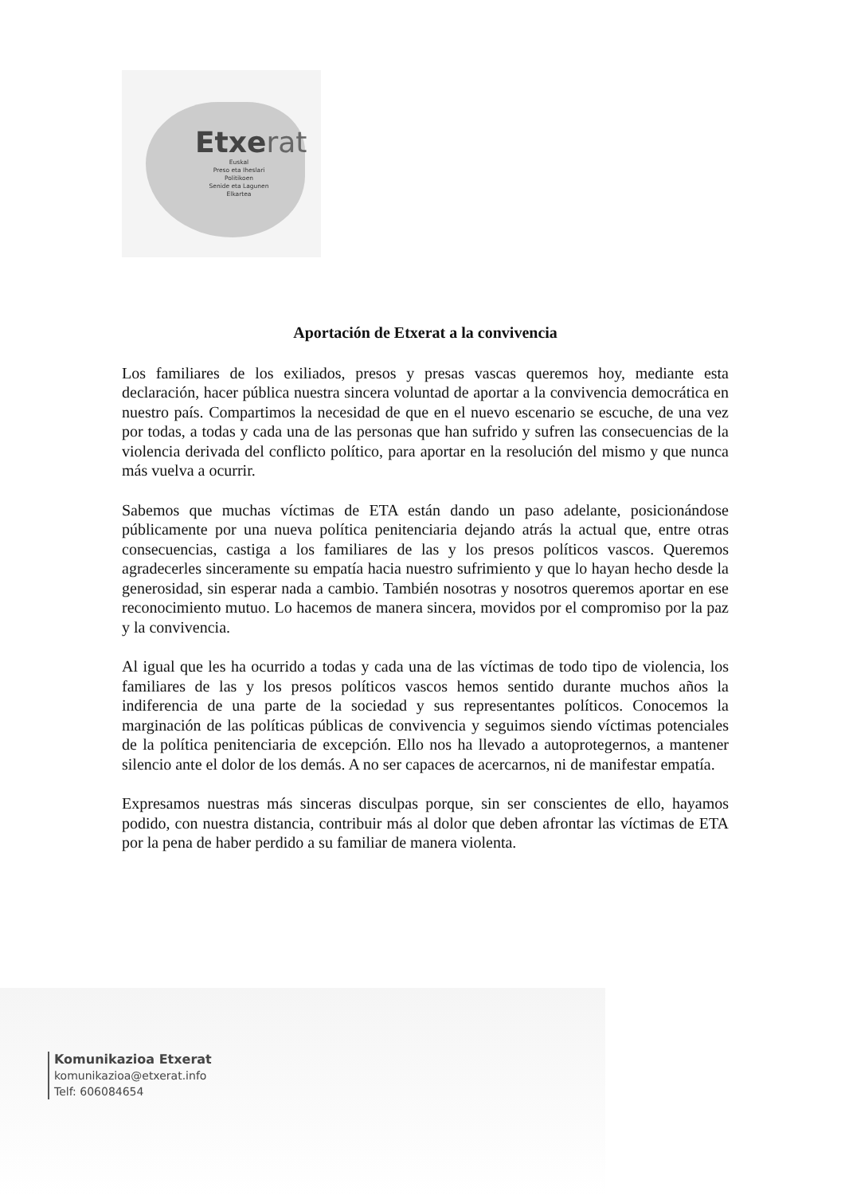Etxerat
Euskal
Preso eta Iheslari
Politikoen
Senide eta Lagunen
Elkartea
Aportación de Etxerat a la convivencia
Los familiares de los exiliados, presos y presas vascas queremos hoy, mediante esta declaración, hacer pública nuestra sincera voluntad de aportar a la convivencia democrática en nuestro país. Compartimos la necesidad de que en el nuevo escenario se escuche, de una vez por todas, a todas y cada una de las personas que han sufrido y sufren las consecuencias de la violencia derivada del conflicto político, para aportar en la resolución del mismo y que nunca más vuelva a ocurrir.
Sabemos que muchas víctimas de ETA están dando un paso adelante, posicionándose públicamente por una nueva política penitenciaria dejando atrás la actual que, entre otras consecuencias, castiga a los familiares de las y los presos políticos vascos. Queremos agradecerles sinceramente su empatía hacia nuestro sufrimiento y que lo hayan hecho desde la generosidad, sin esperar nada a cambio. También nosotras y nosotros queremos aportar en ese reconocimiento mutuo. Lo hacemos de manera sincera, movidos por el compromiso por la paz y la convivencia.
Al igual que les ha ocurrido a todas y cada una de las víctimas de todo tipo de violencia, los familiares de las y los presos políticos vascos hemos sentido durante muchos años la indiferencia de una parte de la sociedad y sus representantes políticos. Conocemos la marginación de las políticas públicas de convivencia y seguimos siendo víctimas potenciales de la política penitenciaria de excepción. Ello nos ha llevado a autoprotegernos, a mantener silencio ante el dolor de los demás. A no ser capaces de acercarnos, ni de manifestar empatía.
Expresamos nuestras más sinceras disculpas porque, sin ser conscientes de ello, hayamos podido, con nuestra distancia, contribuir más al dolor que deben afrontar las víctimas de ETA por la pena de haber perdido a su familiar de manera violenta.
Komunikazioa Etxerat
komunikazioa@etxerat.info
Telf: 606084654